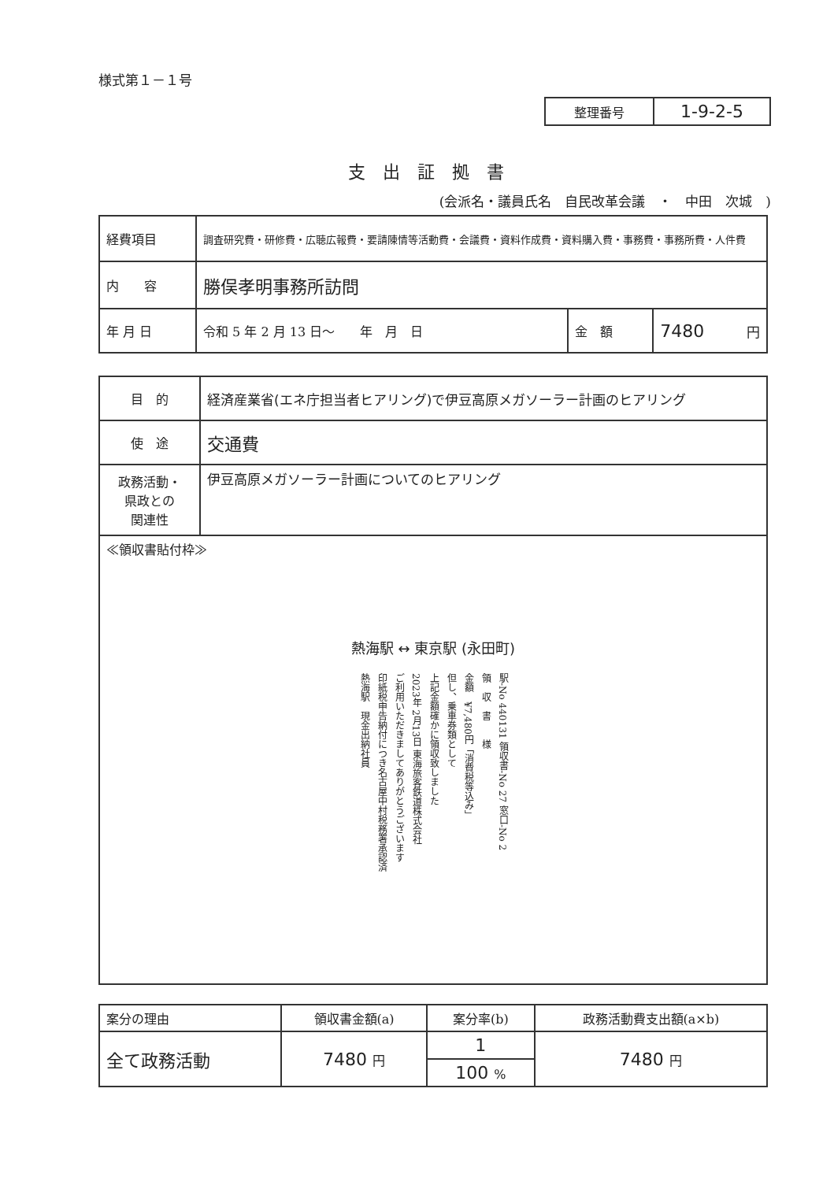様式第１－１号
| 整理番号 | 1-9-2-5 |
支出証拠書
(会派名・議員氏名　自民改革会議　・　中田　次城　)
| 経費項目 | 調査研究費・研修費・広聴広報費・要請陳情等活動費・会議費・資料作成費・資料購入費・事務費・事務所費・人件費 | | |
| 内 容 | 勝俣孝明事務所訪問 | | |
| 年 月 日 | 令和 5 年 2 月 13 日～ 年 月 日 | 金 額 | 7480 円 |
| 目 的 | 経済産業省(エネ庁担当者ヒアリング)で伊豆高原メガソーラー計画のヒアリング |
| 使 途 | 交通費 |
| 政務活動・ 県政との 関連性 | 伊豆高原メガソーラー計画についてのヒアリング |
| ≪領収書貼付枠≫ 熱海駅 ↔ 東京駅 (永田町) 駅-No 440131 領収書-No 27 窓口-No 2 領 収 書 様 金額 ¥7,480円「消費税等込み」 但し、乗車券類として 上記金額確かに領収致しました 2023年 2月13日 東海旅客鉄道株式会社 ご利用いただきましてありがとうございます 印紙税申告納付につき名古屋中村税務署承認済 熱海駅 現金出納社員 | |
| 案分の理由 | 領収書金額(a) | 案分率(b) | 政務活動費支出額(a×b) |
| 全て政務活動 | 7480 円 | 1 | 7480 円 |
| | | 100 % | |